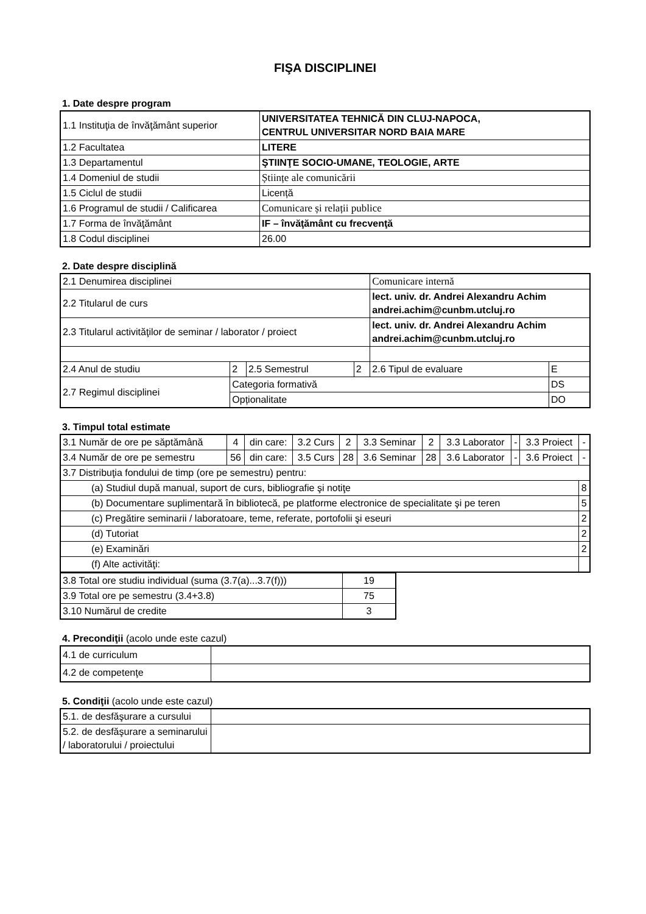FIŞA DISCIPLINEI
1. Date despre program
| 1.1 Instituţia de învăţământ superior | UNIVERSITATEA TEHNICĂ DIN CLUJ-NAPOCA, CENTRUL UNIVERSITAR NORD BAIA MARE |
| 1.2 Facultatea | LITERE |
| 1.3 Departamentul | ŞTIINŢE SOCIO-UMANE, TEOLOGIE, ARTE |
| 1.4 Domeniul de studii | Științe ale comunicării |
| 1.5 Ciclul de studii | Licență |
| 1.6 Programul de studii / Calificarea | Comunicare și relații publice |
| 1.7 Forma de învăţământ | IF – învăţământ cu frecvenţă |
| 1.8 Codul disciplinei | 26.00 |
2. Date despre disciplină
| 2.1 Denumirea disciplinei | | | | Comunicare internă | |
| 2.2 Titularul de curs | | | | lect. univ. dr. Andrei Alexandru Achim andrei.achim@cunbm.utcluj.ro | |
| 2.3 Titularul activităţilor de seminar / laborator / proiect | | | | lect. univ. dr. Andrei Alexandru Achim andrei.achim@cunbm.utcluj.ro | |
| 2.4 Anul de studiu | 2 | 2.5 Semestrul | 2 | 2.6 Tipul de evaluare | E |
| 2.7 Regimul disciplinei | Categoria formativă | | | | DS |
| | Opționalitate | | | | DO |
3. Timpul total estimate
| 3.1 Număr de ore pe săptămână | 4 | din care: | 3.2 Curs | 2 | 3.3 Seminar | 2 | 3.3 Laborator | - | 3.3 Proiect | - |
| 3.4 Număr de ore pe semestru | 56 | din care: | 3.5 Curs | 28 | 3.6 Seminar | 28 | 3.6 Laborator | - | 3.6 Proiect | - |
| 3.7 Distribuţia fondului de timp (ore pe semestru) pentru: | | | | | | | | | | |
| (a) Studiul după manual, suport de curs, bibliografie şi notiţe | | | | | | | | | | 8 |
| (b) Documentare suplimentară în bibliotecă, pe platforme electronice de specialitate şi pe teren | | | | | | | | | | 5 |
| (c) Pregătire seminarii / laboratoare, teme, referate, portofolii şi eseuri | | | | | | | | | | 2 |
| (d) Tutoriat | | | | | | | | | | 2 |
| (e) Examinări | | | | | | | | | | 2 |
| (f) Alte activităţi: | | | | | | | | | | |
| 3.8 Total ore studiu individual (suma (3.7(a)...3.7(f))) | 19 |
| 3.9 Total ore pe semestru (3.4+3.8) | 75 |
| 3.10 Numărul de credite | 3 |
4. Precondiţii (acolo unde este cazul)
| 4.1 de curriculum | |
| 4.2 de competenţe | |
5. Condiţii (acolo unde este cazul)
| 5.1. de desfăşurare a cursului | |
| 5.2. de desfăşurare a seminarului / laboratorului / proiectului | |